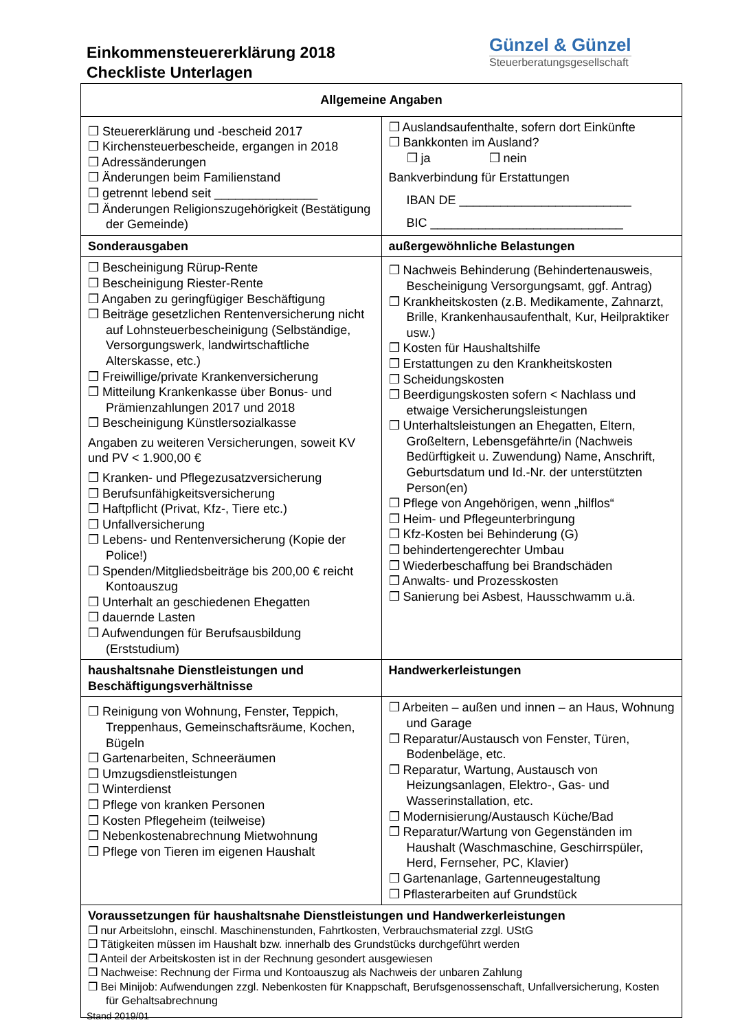Einkommensteuererklärung 2018
Checkliste Unterlagen
Günzel & Günzel
Steuerberatungsgesellschaft
| Allgemeine Angaben | |
| --- | --- |
| ❒ Steuererklärung und -bescheid 2017 ❒ Kirchensteuerbescheide, ergangen in 2018 ❒ Adressänderungen ❒ Änderungen beim Familienstand ❒ getrennt lebend seit _______________ ❒ Änderungen Religionszugehörigkeit (Bestätigung der Gemeinde) | ❒ Auslandsaufenthalte, sofern dort Einkünfte ❒ Bankkonten im Ausland? ❒ ja ❒ nein Bankverbindung für Erstattungen IBAN DE _________________________ BIC ____________________________ |
| Sonderausgaben | außergewöhnliche Belastungen |
| ❒ Bescheinigung Rürup-Rente ❒ Bescheinigung Riester-Rente ❒ Angaben zu geringfügiger Beschäftigung ❒ Beiträge gesetzlichen Rentenversicherung nicht auf Lohnsteuerbescheinigung (Selbständige, Versorgungswerk, landwirtschaftliche Alterskasse, etc.) ❒ Freiwillige/private Krankenversicherung ❒ Mitteilung Krankenkasse über Bonus- und Prämienzahlungen 2017 und 2018 ❒ Bescheinigung Künstlersozialkasse Angaben zu weiteren Versicherungen, soweit KV und PV < 1.900,00 € ❒ Kranken- und Pflegezusatzversicherung ❒ Berufsunfähigkeitsversicherung ❒ Haftpflicht (Privat, Kfz-, Tiere etc.) ❒ Unfallversicherung ❒ Lebens- und Rentenversicherung (Kopie der Police!) ❒ Spenden/Mitgliedsbeiträge bis 200,00 € reicht Kontoauszug ❒ Unterhalt an geschiedenen Ehegatten ❒ dauernde Lasten ❒ Aufwendungen für Berufsausbildung (Erststudium) | ❒ Nachweis Behinderung (Behindertenausweis, Bescheinigung Versorgungsamt, ggf. Antrag) ❒ Krankheitskosten (z.B. Medikamente, Zahnarzt, Brille, Krankenhausaufenthalt, Kur, Heilpraktiker usw.) ❒ Kosten für Haushaltshilfe ❒ Erstattungen zu den Krankheitskosten ❒ Scheidungskosten ❒ Beerdigungskosten sofern < Nachlass und etwaige Versicherungsleistungen ❒ Unterhaltsleistungen an Ehegatten, Eltern, Großeltern, Lebensgefährte/in (Nachweis Bedürftigkeit u. Zuwendung) Name, Anschrift, Geburtsdatum und Id.-Nr. der unterstützten Person(en) ❒ Pflege von Angehörigen, wenn „hilflos“ ❒ Heim- und Pflegeunterbringung ❒ Kfz-Kosten bei Behinderung (G) ❒ behindertengerechter Umbau ❒ Wiederbeschaffung bei Brandschäden ❒ Anwalts- und Prozesskosten ❒ Sanierung bei Asbest, Hausschwamm u.ä. |
| haushaltsnahe Dienstleistungen und Beschäftigungsverhältnisse | Handwerkerleistungen |
| ❒ Reinigung von Wohnung, Fenster, Teppich, Treppenhaus, Gemein­schaftsräume, Kochen, Bügeln ❒ Gartenarbeiten, Schneeräumen ❒ Umzugsdienstleistungen ❒ Winterdienst ❒ Pflege von kranken Personen ❒ Kosten Pflegeheim (teilweise) ❒ Nebenkostenabrechnung Mietwohnung ❒ Pflege von Tieren im eigenen Haushalt | ❒ Arbeiten – außen und innen – an Haus, Wohnung und Garage ❒ Reparatur/Austausch von Fenster, Türen, Bodenbeläge, etc. ❒ Reparatur, Wartung, Austausch von Heizungsanlagen, Elektro-, Gas- und Wasserinstallation, etc. ❒ Modernisierung/Austausch Küche/Bad ❒ Reparatur/Wartung von Gegenständen im Haushalt (Waschmaschine, Geschirrspüler, Herd, Fernseher, PC, Klavier) ❒ Gartenanlage, Gartenneugestaltung ❒ Pflasterarbeiten auf Grundstück |
| Voraussetzungen für haushaltsnahe Dienstleistungen und Handwerkerleistungen ❒ nur Arbeitslohn, einschl. Maschinenstunden, Fahrtkosten, Verbrauchsmaterial zzgl. UStG ❒ Tätigkeiten müssen im Haushalt bzw. innerhalb des Grundstücks durchgeführt werden ❒ Anteil der Arbeitskosten ist in der Rechnung gesondert ausgewiesen ❒ Nachweise: Rechnung der Firma und Kontoauszug als Nachweis der unbaren Zahlung ❒ Bei Minijob: Aufwendungen zzgl. Nebenkosten für Knappschaft, Berufsgenossenschaft, Unfallversicherung, Kosten für Gehaltsabrechnung | |
Stand 2019/01